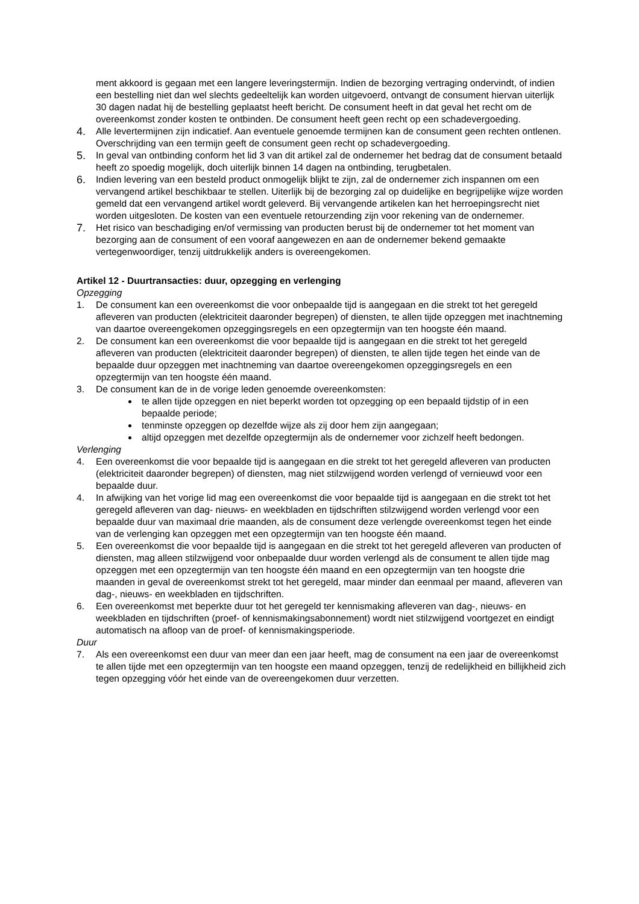ment akkoord is gegaan met een langere leveringstermijn. Indien de bezorging vertraging ondervindt, of indien een bestelling niet dan wel slechts gedeeltelijk kan worden uitgevoerd, ontvangt de consument hiervan uiterlijk 30 dagen nadat hij de bestelling geplaatst heeft bericht. De consument heeft in dat geval het recht om de overeenkomst zonder kosten te ontbinden. De consument heeft geen recht op een schadevergoeding.
4.
Alle levertermijnen zijn indicatief. Aan eventuele genoemde termijnen kan de consument geen rechten ontlenen. Overschrijding van een termijn geeft de consument geen recht op schadevergoeding.
5.
In geval van ontbinding conform het lid 3 van dit artikel zal de ondernemer het bedrag dat de consument betaald heeft zo spoedig mogelijk, doch uiterlijk binnen 14 dagen na ontbinding, terugbetalen.
6.
Indien levering van een besteld product onmogelijk blijkt te zijn, zal de ondernemer zich inspannen om een vervangend artikel beschikbaar te stellen. Uiterlijk bij de bezorging zal op duidelijke en begrijpelijke wijze worden gemeld dat een vervangend artikel wordt geleverd. Bij vervangende artikelen kan het herroepingsrecht niet worden uitgesloten. De kosten van een eventuele retourzending zijn voor rekening van de ondernemer.
7.
Het risico van beschadiging en/of vermissing van producten berust bij de ondernemer tot het moment van bezorging aan de consument of een vooraf aangewezen en aan de ondernemer bekend gemaakte vertegenwoordiger, tenzij uitdrukkelijk anders is overeengekomen.
Artikel 12 - Duurtransacties: duur, opzegging en verlenging
Opzegging
1. De consument kan een overeenkomst die voor onbepaalde tijd is aangegaan en die strekt tot het geregeld afleveren van producten (elektriciteit daaronder begrepen) of diensten, te allen tijde opzeggen met inachtneming van daartoe overeengekomen opzeggingsregels en een opzegtermijn van ten hoogste één maand.
2. De consument kan een overeenkomst die voor bepaalde tijd is aangegaan en die strekt tot het geregeld afleveren van producten (elektriciteit daaronder begrepen) of diensten, te allen tijde tegen het einde van de bepaalde duur opzeggen met inachtneming van daartoe overeengekomen opzeggingsregels en een opzegtermijn van ten hoogste één maand.
3. De consument kan de in de vorige leden genoemde overeenkomsten:
te allen tijde opzeggen en niet beperkt worden tot opzegging op een bepaald tijdstip of in een bepaalde periode;
tenminste opzeggen op dezelfde wijze als zij door hem zijn aangegaan;
altijd opzeggen met dezelfde opzegtermijn als de ondernemer voor zichzelf heeft bedongen.
Verlenging
4. Een overeenkomst die voor bepaalde tijd is aangegaan en die strekt tot het geregeld afleveren van producten (elektriciteit daaronder begrepen) of diensten, mag niet stilzwijgend worden verlengd of vernieuwd voor een bepaalde duur.
4. In afwijking van het vorige lid mag een overeenkomst die voor bepaalde tijd is aangegaan en die strekt tot het geregeld afleveren van dag- nieuws- en weekbladen en tijdschriften stilzwijgend worden verlengd voor een bepaalde duur van maximaal drie maanden, als de consument deze verlengde overeenkomst tegen het einde van de verlenging kan opzeggen met een opzegtermijn van ten hoogste één maand.
5. Een overeenkomst die voor bepaalde tijd is aangegaan en die strekt tot het geregeld afleveren van producten of diensten, mag alleen stilzwijgend voor onbepaalde duur worden verlengd als de consument te allen tijde mag opzeggen met een opzegtermijn van ten hoogste één maand en een opzegtermijn van ten hoogste drie maanden in geval de overeenkomst strekt tot het geregeld, maar minder dan eenmaal per maand, afleveren van dag-, nieuws- en weekbladen en tijdschriften.
6. Een overeenkomst met beperkte duur tot het geregeld ter kennismaking afleveren van dag-, nieuws- en weekbladen en tijdschriften (proef- of kennismakingsabonnement) wordt niet stilzwijgend voortgezet en eindigt automatisch na afloop van de proef- of kennismakingsperiode.
Duur
7. Als een overeenkomst een duur van meer dan een jaar heeft, mag de consument na een jaar de overeenkomst te allen tijde met een opzegtermijn van ten hoogste een maand opzeggen, tenzij de redelijkheid en billijkheid zich tegen opzegging vóór het einde van de overeengekomen duur verzetten.